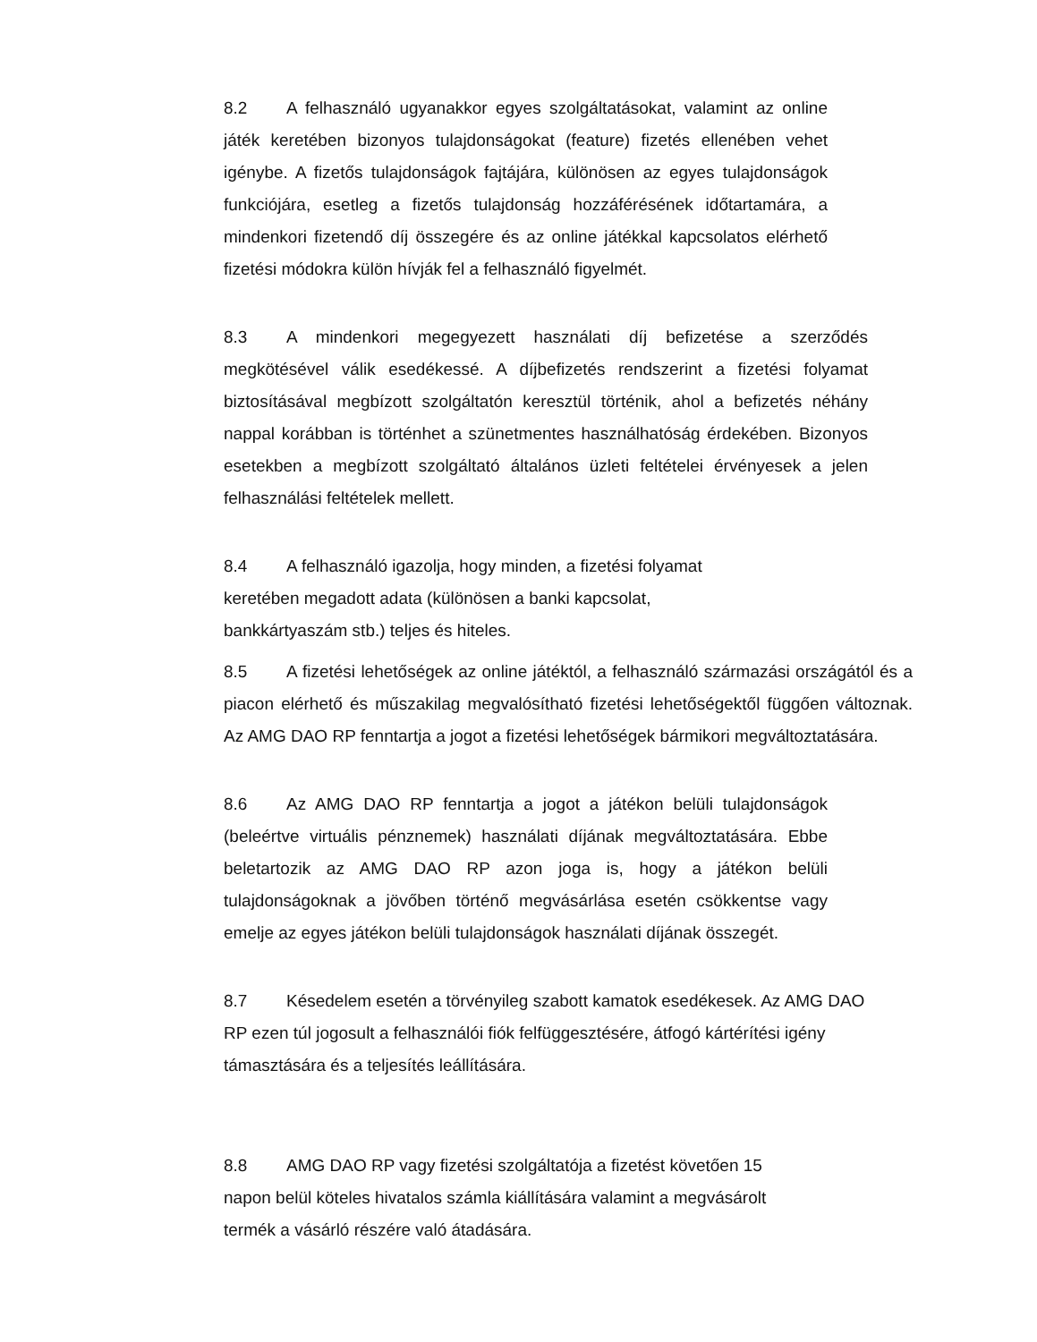8.2 A felhasználó ugyanakkor egyes szolgáltatásokat, valamint az online játék keretében bizonyos tulajdonságokat (feature) fizetés ellenében vehet igénybe. A fizetős tulajdonságok fajtájára, különösen az egyes tulajdonságok funkciójára, esetleg a fizetős tulajdonság hozzáférésének időtartamára, a mindenkori fizetendő díj összegére és az online játékkal kapcsolatos elérhető fizetési módokra külön hívják fel a felhasználó figyelmét.
8.3 A mindenkori megegyezett használati díj befizetése a szerződés megkötésével válik esedékessé. A díjbefizetés rendszerint a fizetési folyamat biztosításával megbízott szolgáltatón keresztül történik, ahol a befizetés néhány nappal korábban is történhet a szünetmentes használhatóság érdekében. Bizonyos esetekben a megbízott szolgáltató általános üzleti feltételei érvényesek a jelen felhasználási feltételek mellett.
8.4 A felhasználó igazolja, hogy minden, a fizetési folyamat
keretében megadott adata (különösen a banki kapcsolat,
bankkártyaszám stb.) teljes és hiteles.
8.5 A fizetési lehetőségek az online játéktól, a felhasználó származási országától és a piacon elérhető és műszakilag megvalósítható fizetési lehetőségektől függően változnak. Az AMG DAO RP fenntartja a jogot a fizetési lehetőségek bármikori megváltoztatására.
8.6 Az AMG DAO RP fenntartja a jogot a játékon belüli tulajdonságok (beleértve virtuális pénznemek) használati díjának megváltoztatására. Ebbe beletartozik az AMG DAO RP azon joga is, hogy a játékon belüli tulajdonságoknak a jövőben történő megvásárlása esetén csökkentse vagy emelje az egyes játékon belüli tulajdonságok használati díjának összegét.
8.7 Késedelem esetén a törvényileg szabott kamatok esedékesek. Az AMG DAO RP ezen túl jogosult a felhasználói fiók felfüggesztésére, átfogó kártérítési igény támasztására és a teljesítés leállítására.
8.8 AMG DAO RP vagy fizetési szolgáltatója a fizetést követően 15
napon belül köteles hivatalos számla kiállítására valamint a megvásárolt
termék a vásárló részére való átadására.